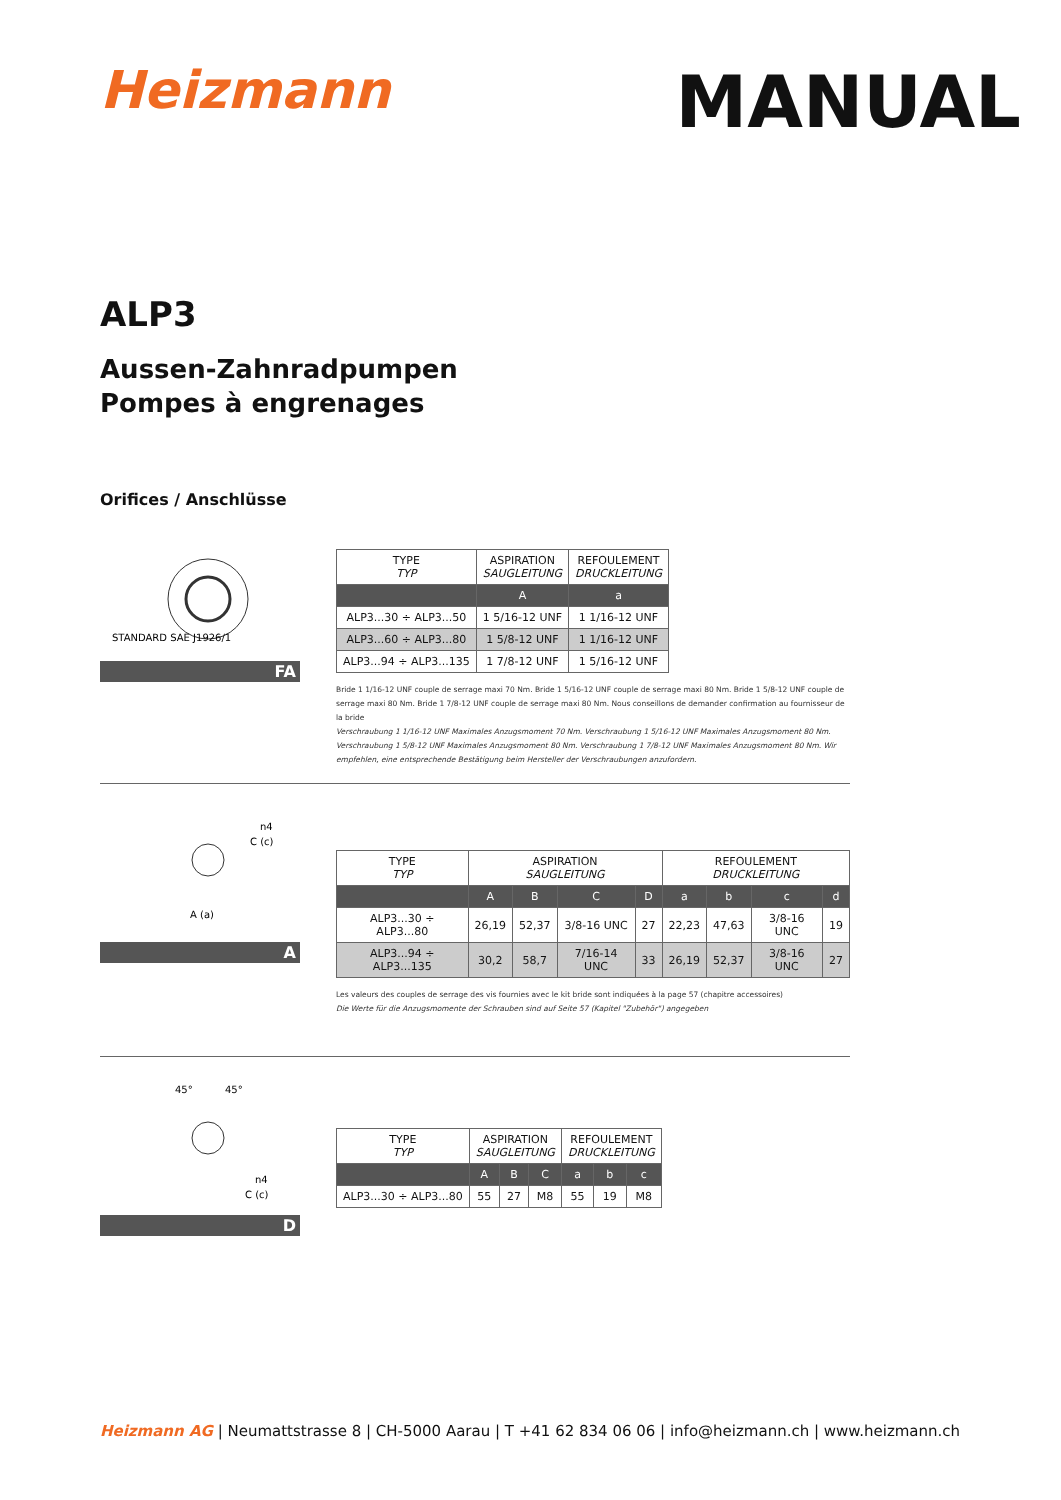Heizmann
MANUAL
ALP3
Aussen-Zahnradpumpen
Pompes à engrenages
Orifices / Anschlüsse
STANDARD SAE J1926/1
FA
| TYPE TYP | ASPIRATION SAUGLEITUNG | REFOULEMENT DRUCKLEITUNG |
| --- | --- | --- |
| | A | a |
| ALP3...30 ÷ ALP3...50 | 1 5/16-12 UNF | 1 1/16-12 UNF |
| ALP3...60 ÷ ALP3...80 | 1 5/8-12 UNF | 1 1/16-12 UNF |
| ALP3...94 ÷ ALP3...135 | 1 7/8-12 UNF | 1 5/16-12 UNF |
Bride 1 1/16-12 UNF couple de serrage maxi 70 Nm. Bride 1 5/16-12 UNF couple de serrage maxi 80 Nm. Bride 1 5/8-12 UNF couple de serrage maxi 80 Nm. Bride 1 7/8-12 UNF couple de serrage maxi 80 Nm. Nous conseillons de demander confirmation au fournisseur de la bride
Verschraubung 1 1/16-12 UNF Maximales Anzugsmoment 70 Nm. Verschraubung 1 5/16-12 UNF Maximales Anzugsmoment 80 Nm. Verschraubung 1 5/8-12 UNF Maximales Anzugsmoment 80 Nm. Verschraubung 1 7/8-12 UNF Maximales Anzugsmoment 80 Nm. Wir empfehlen, eine entsprechende Bestätigung beim Hersteller der Verschraubungen anzufordern.
n4
C (c)
A (a)
A
| TYPE TYP | ASPIRATION SAUGLEITUNG | | | | REFOULEMENT DRUCKLEITUNG | | | |
| --- | --- | --- | --- | --- | --- | --- | --- | --- |
| | A | B | C | D | a | b | c | d |
| ALP3...30 ÷ ALP3...80 | 26,19 | 52,37 | 3/8-16 UNC | 27 | 22,23 | 47,63 | 3/8-16 UNC | 19 |
| ALP3...94 ÷ ALP3...135 | 30,2 | 58,7 | 7/16-14 UNC | 33 | 26,19 | 52,37 | 3/8-16 UNC | 27 |
Les valeurs des couples de serrage des vis fournies avec le kit bride sont indiquées à la page 57 (chapitre accessoires)
Die Werte für die Anzugsmomente der Schrauben sind auf Seite 57 (Kapitel "Zubehör") angegeben
45°
45°
n4
C (c)
D
| TYPE TYP | ASPIRATION SAUGLEITUNG | | | REFOULEMENT DRUCKLEITUNG | | |
| --- | --- | --- | --- | --- | --- | --- |
| | A | B | C | a | b | c |
| ALP3...30 ÷ ALP3...80 | 55 | 27 | M8 | 55 | 19 | M8 |
Heizmann AG | Neumattstrasse 8 | CH-5000 Aarau | T +41 62 834 06 06 | info@heizmann.ch | www.heizmann.ch